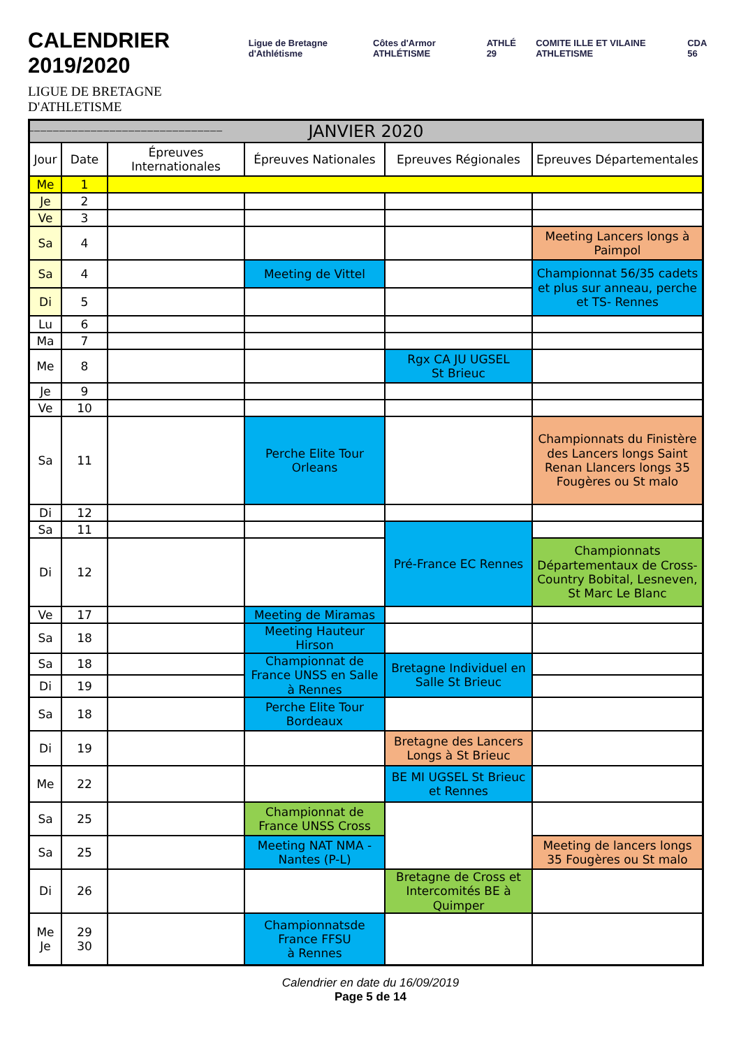CALENDRIER 2019/2020
LIGUE DE BRETAGNE D'ATHLETISME
_______________________________
Ligue de Bretagne d'Athlétisme Côtes d'Armor ATHLÉTISME ATHLÉ 29 COMITE ILLE ET VILAINE ATHLETISME CDA 56
| JANVIER 2020 | | | | | |
| --- | --- | --- | --- | --- | --- |
| Jour | Date | Épreuves Internationales | Épreuves Nationales | Epreuves Régionales | Epreuves Départementales |
| Me | 1 | | | | |
| Je | 2 | | | | |
| Ve | 3 | | | | |
| Sa | 4 | | | | Meeting Lancers longs à Paimpol |
| Sa | 4 | | Meeting de Vittel | | Championnat 56/35 cadets et plus sur anneau, perche et TS- Rennes |
| Di | 5 | | | | |
| Lu | 6 | | | | |
| Ma | 7 | | | | |
| Me | 8 | | | Rgx CA JU UGSEL St Brieuc | |
| Je | 9 | | | | |
| Ve | 10 | | | | |
| Sa | 11 | | Perche Elite Tour Orleans | | Championnats du Finistère des Lancers longs Saint Renan Llancers longs 35 Fougères ou St malo |
| Di | 12 | | | | |
| Sa | 11 | | | Pré-France EC Rennes | |
| Di | 12 | | | | Championnats Départementaux de Cross-Country Bobital, Lesneven, St Marc Le Blanc |
| Ve | 17 | | Meeting de Miramas | | |
| Sa | 18 | | Meeting Hauteur Hirson | | |
| Sa | 18 | | Championnat de France UNSS en Salle à Rennes | Bretagne Individuel en Salle St Brieuc | |
| Di | 19 | | | | |
| Sa | 18 | | Perche Elite Tour Bordeaux | | |
| Di | 19 | | | Bretagne des Lancers Longs à St Brieuc | |
| Me | 22 | | | BE MI UGSEL St Brieuc et Rennes | |
| Sa | 25 | | Championnat de France UNSS Cross | | |
| Sa | 25 | | Meeting NAT NMA - Nantes (P-L) | | Meeting de lancers longs 35 Fougères ou St malo |
| Di | 26 | | | Bretagne de Cross et Intercomités BE à Quimper | |
| Me Je | 29 30 | | Championnatsde France FFSU à Rennes | | |
Calendrier en date du 16/09/2019
Page 5 de 14